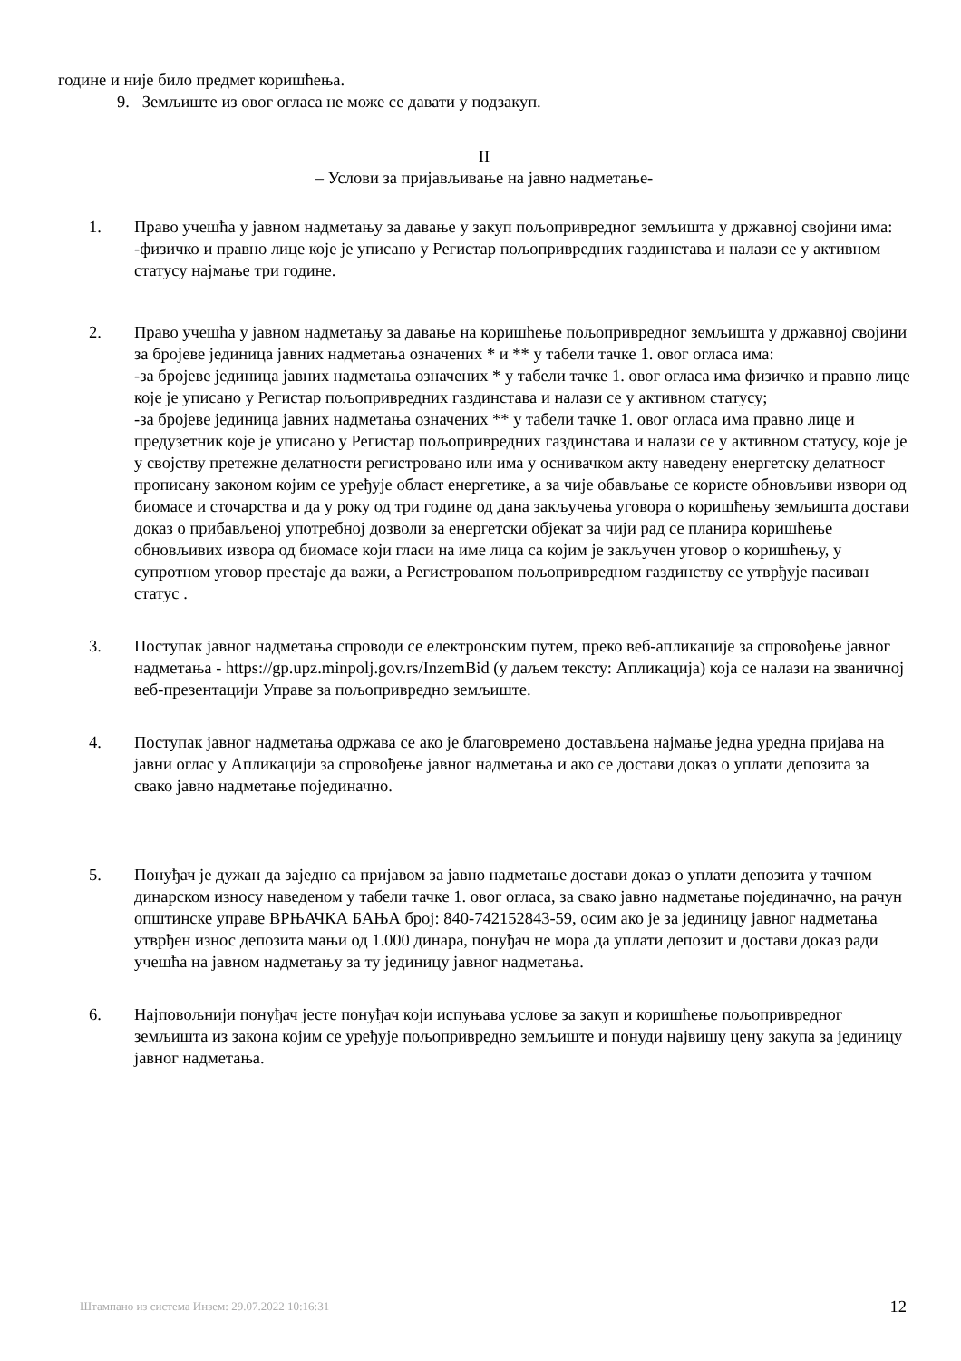године и није било предмет коришћења.
9. Земљиште из овог огласа не може се давати у подзакуп.
II
– Услови за пријављивање на јавно надметање-
1. Право учешћа у јавном надметању за давање у закуп пољопривредног земљишта у државној својини има:
-физичко и правно лице које је уписано у Регистар пољопривредних газдинстава и налази се у активном статусу најмање три године.
2. Право учешћа у јавном надметању за давање на коришћење пољопривредног земљишта у државној својини за бројеве јединица јавних надметања означених * и ** у табели тачке 1. овог огласа има:
-за бројеве јединица јавних надметања означених * у табели тачке 1. овог огласа има физичко и правно лице које је уписано у Регистар пољопривредних газдинстава и налази се у активном статусу;
-за бројеве јединица јавних надметања означених ** у табели тачке 1. овог огласа има правно лице и предузетник које је уписано у Регистар пољопривредних газдинстава и налази се у активном статусу, које је у својству претежне делатности регистровано или има у оснивачком акту наведену енергетску делатност прописану законом којим се уређује област енергетике, а за чије обављање се користе обновљиви извори од биомасе и сточарства и да у року од три године од дана закључења уговора о коришћењу земљишта достави доказ о прибављеној употребној дозволи за енергетски објекат за чији рад се планира коришћење обновљивих извора од биомасе који гласи на име лица са којим је закључен уговор о коришћењу, у супротном уговор престаје да важи, а Регистрованом пољопривредном газдинству се утврђује пасиван статус .
3. Поступак јавног надметања спроводи се електронским путем, преко веб-апликације за спровођење јавног надметања - https://gp.upz.minpolj.gov.rs/InzemBid (у даљем тексту: Апликација) која се налази на званичној веб-презентацији Управе за пољопривредно земљиште.
4. Поступак јавног надметања одржава се ако је благовремено достављена најмање једна уредна пријава на јавни оглас у Апликацији за спровођење јавног надметања и ако се достави доказ о уплати депозита за свако јавно надметање појединачно.
5. Понуђач је дужан да заједно са пријавом за јавно надметање достави доказ о уплати депозита у тачном динарском износу наведеном у табели тачке 1. овог огласа, за свако јавно надметање појединачно, на рачун општинске управе ВРЊАЧКА БАЊА број: 840-742152843-59, осим ако је за јединицу јавног надметања утврђен износ депозита мањи од 1.000 динара, понуђач не мора да уплати депозит и достави доказ ради учешћа на јавном надметању за ту јединицу јавног надметања.
6. Најповољнији понуђач јесте понуђач који испуњава услове за закуп и коришћење пољопривредног земљишта из закона којим се уређује пољопривредно земљиште и понуди највишу цену закупа за јединицу јавног надметања.
Штампано из система Инзем: 29.07.2022 10:16:31 12